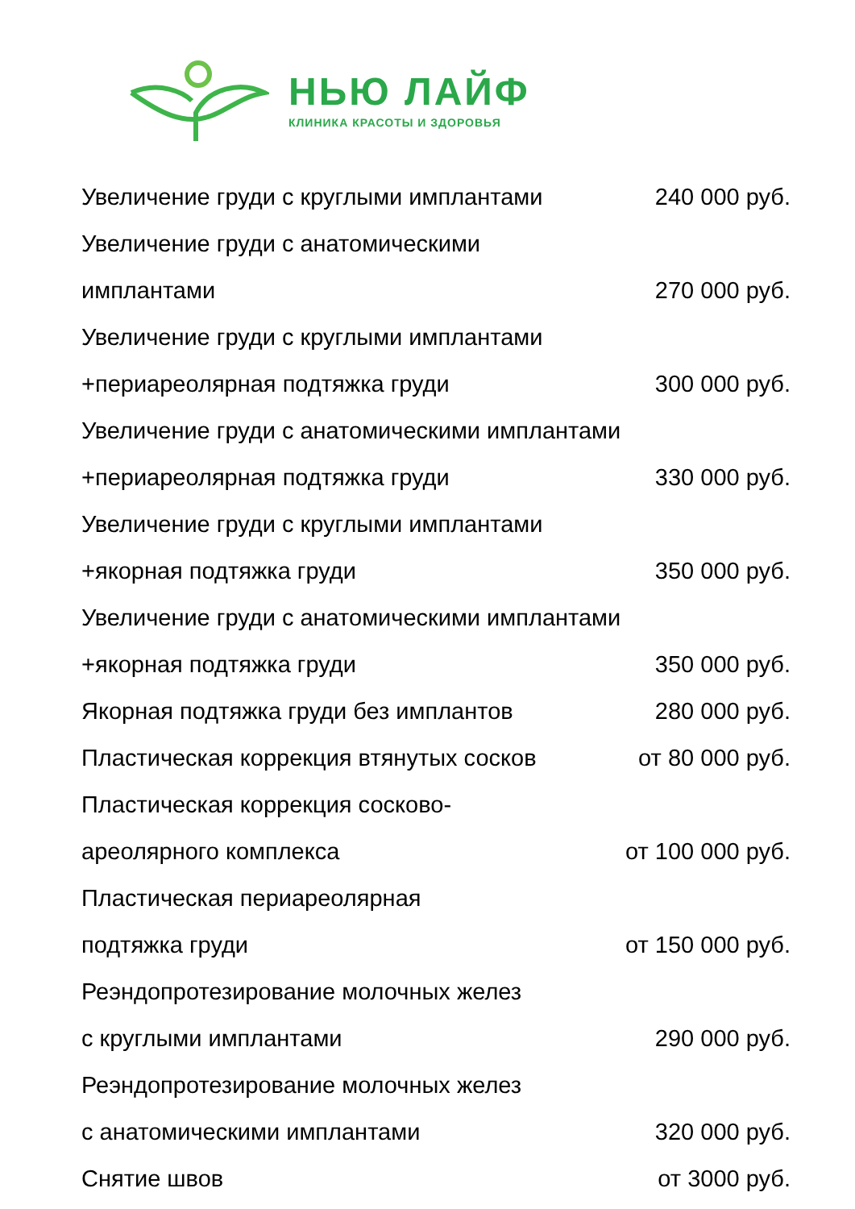НЬЮ ЛАЙФ
КЛИНИКА КРАСОТЫ И ЗДОРОВЬЯ
Увеличение груди с круглыми имплантами 240 000 руб.
Увеличение груди с анатомическими
имплантами 270 000 руб.
Увеличение груди с круглыми имплантами
+периареолярная подтяжка груди 300 000 руб.
Увеличение груди с анатомическими имплантами
+периареолярная подтяжка груди 330 000 руб.
Увеличение груди с круглыми имплантами
+якорная подтяжка груди 350 000 руб.
Увеличение груди с анатомическими имплантами
+якорная подтяжка груди 350 000 руб.
Якорная подтяжка груди без имплантов 280 000 руб.
Пластическая коррекция втянутых сосков от 80 000 руб.
Пластическая коррекция сосково-
ареолярного комплекса от 100 000 руб.
Пластическая периареолярная
подтяжка груди от 150 000 руб.
Реэндопротезирование молочных желез
с круглыми имплантами 290 000 руб.
Реэндопротезирование молочных желез
с анатомическими имплантами 320 000 руб.
Снятие швов от 3000 руб.